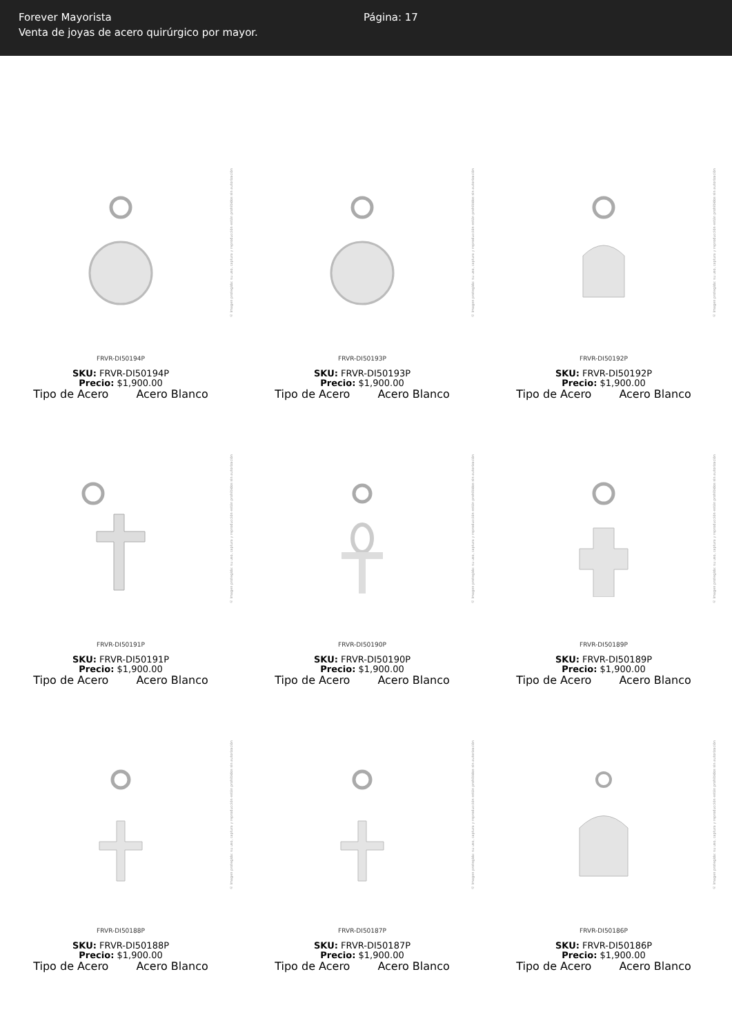Forever Mayorista
Venta de joyas de acero quirúrgico por mayor.
Página: 17
© Imagen protegida: su uso, captura y reproducción están prohibidos sin autorización
FRVR-DI50194P
SKU: FRVR-DI50194P
Precio: $1,900.00
Tipo de Acero Acero Blanco
© Imagen protegida: su uso, captura y reproducción están prohibidos sin autorización
FRVR-DI50193P
SKU: FRVR-DI50193P
Precio: $1,900.00
Tipo de Acero Acero Blanco
© Imagen protegida: su uso, captura y reproducción están prohibidos sin autorización
FRVR-DI50192P
SKU: FRVR-DI50192P
Precio: $1,900.00
Tipo de Acero Acero Blanco
© Imagen protegida: su uso, captura y reproducción están prohibidos sin autorización
FRVR-DI50191P
SKU: FRVR-DI50191P
Precio: $1,900.00
Tipo de Acero Acero Blanco
© Imagen protegida: su uso, captura y reproducción están prohibidos sin autorización
FRVR-DI50190P
SKU: FRVR-DI50190P
Precio: $1,900.00
Tipo de Acero Acero Blanco
© Imagen protegida: su uso, captura y reproducción están prohibidos sin autorización
FRVR-DI50189P
SKU: FRVR-DI50189P
Precio: $1,900.00
Tipo de Acero Acero Blanco
© Imagen protegida: su uso, captura y reproducción están prohibidos sin autorización
FRVR-DI50188P
SKU: FRVR-DI50188P
Precio: $1,900.00
Tipo de Acero Acero Blanco
© Imagen protegida: su uso, captura y reproducción están prohibidos sin autorización
FRVR-DI50187P
SKU: FRVR-DI50187P
Precio: $1,900.00
Tipo de Acero Acero Blanco
© Imagen protegida: su uso, captura y reproducción están prohibidos sin autorización
FRVR-DI50186P
SKU: FRVR-DI50186P
Precio: $1,900.00
Tipo de Acero Acero Blanco